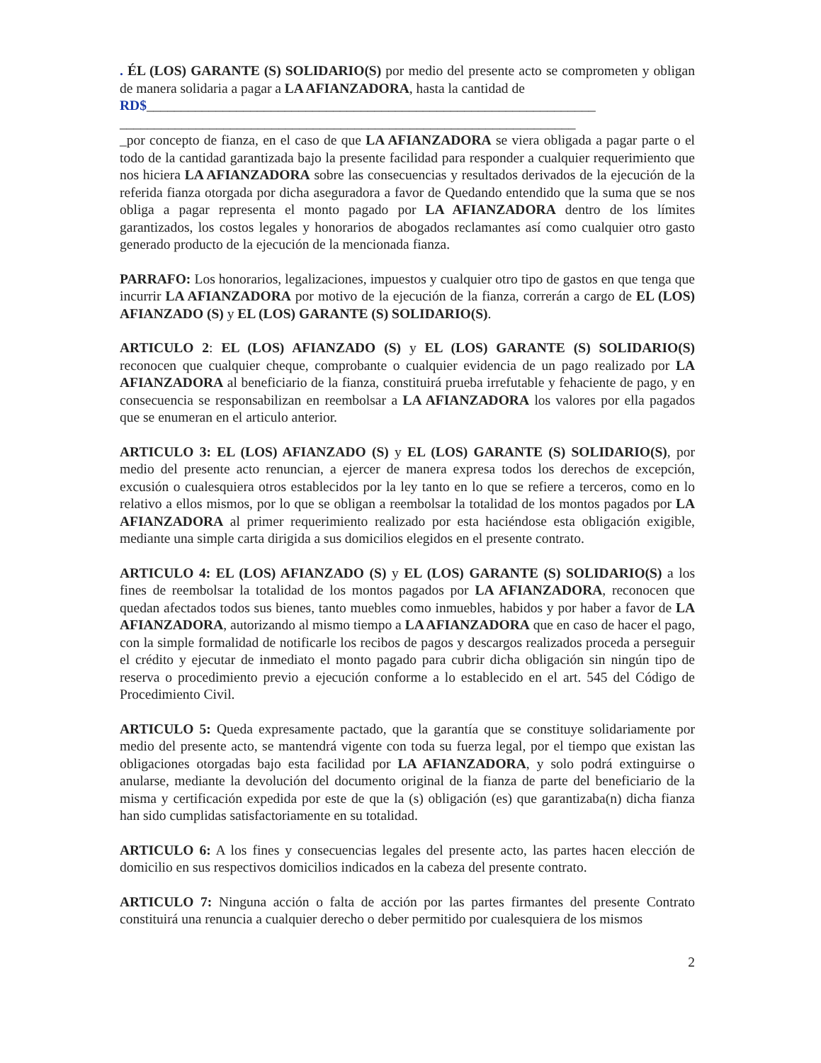. ÉL (LOS) GARANTE (S) SOLIDARIO(S) por medio del presente acto se comprometen y obligan de manera solidaria a pagar a LA AFIANZADORA, hasta la cantidad de
RD$_________________________________________________________________
__________________________________________________________________
_por concepto de fianza, en el caso de que LA AFIANZADORA se viera obligada a pagar parte o el todo de la cantidad garantizada bajo la presente facilidad para responder a cualquier requerimiento que nos hiciera LA AFIANZADORA sobre las consecuencias y resultados derivados de la ejecución de la referida fianza otorgada por dicha aseguradora a favor de Quedando entendido que la suma que se nos obliga a pagar representa el monto pagado por LA AFIANZADORA dentro de los límites garantizados, los costos legales y honorarios de abogados reclamantes así como cualquier otro gasto generado producto de la ejecución de la mencionada fianza.
PARRAFO: Los honorarios, legalizaciones, impuestos y cualquier otro tipo de gastos en que tenga que incurrir LA AFIANZADORA por motivo de la ejecución de la fianza, correrán a cargo de EL (LOS) AFIANZADO (S) y EL (LOS) GARANTE (S) SOLIDARIO(S).
ARTICULO 2: EL (LOS) AFIANZADO (S) y EL (LOS) GARANTE (S) SOLIDARIO(S) reconocen que cualquier cheque, comprobante o cualquier evidencia de un pago realizado por LA AFIANZADORA al beneficiario de la fianza, constituirá prueba irrefutable y fehaciente de pago, y en consecuencia se responsabilizan en reembolsar a LA AFIANZADORA los valores por ella pagados que se enumeran en el articulo anterior.
ARTICULO 3: EL (LOS) AFIANZADO (S) y EL (LOS) GARANTE (S) SOLIDARIO(S), por medio del presente acto renuncian, a ejercer de manera expresa todos los derechos de excepción, excusión o cualesquiera otros establecidos por la ley tanto en lo que se refiere a terceros, como en lo relativo a ellos mismos, por lo que se obligan a reembolsar la totalidad de los montos pagados por LA AFIANZADORA al primer requerimiento realizado por esta haciéndose esta obligación exigible, mediante una simple carta dirigida a sus domicilios elegidos en el presente contrato.
ARTICULO 4: EL (LOS) AFIANZADO (S) y EL (LOS) GARANTE (S) SOLIDARIO(S) a los fines de reembolsar la totalidad de los montos pagados por LA AFIANZADORA, reconocen que quedan afectados todos sus bienes, tanto muebles como inmuebles, habidos y por haber a favor de LA AFIANZADORA, autorizando al mismo tiempo a LA AFIANZADORA que en caso de hacer el pago, con la simple formalidad de notificarle los recibos de pagos y descargos realizados proceda a perseguir el crédito y ejecutar de inmediato el monto pagado para cubrir dicha obligación sin ningún tipo de reserva o procedimiento previo a ejecución conforme a lo establecido en el art. 545 del Código de Procedimiento Civil.
ARTICULO 5: Queda expresamente pactado, que la garantía que se constituye solidariamente por medio del presente acto, se mantendrá vigente con toda su fuerza legal, por el tiempo que existan las obligaciones otorgadas bajo esta facilidad por LA AFIANZADORA, y solo podrá extinguirse o anularse, mediante la devolución del documento original de la fianza de parte del beneficiario de la misma y certificación expedida por este de que la (s) obligación (es) que garantizaba(n) dicha fianza han sido cumplidas satisfactoriamente en su totalidad.
ARTICULO 6: A los fines y consecuencias legales del presente acto, las partes hacen elección de domicilio en sus respectivos domicilios indicados en la cabeza del presente contrato.
ARTICULO 7: Ninguna acción o falta de acción por las partes firmantes del presente Contrato constituirá una renuncia a cualquier derecho o deber permitido por cualesquiera de los mismos
2